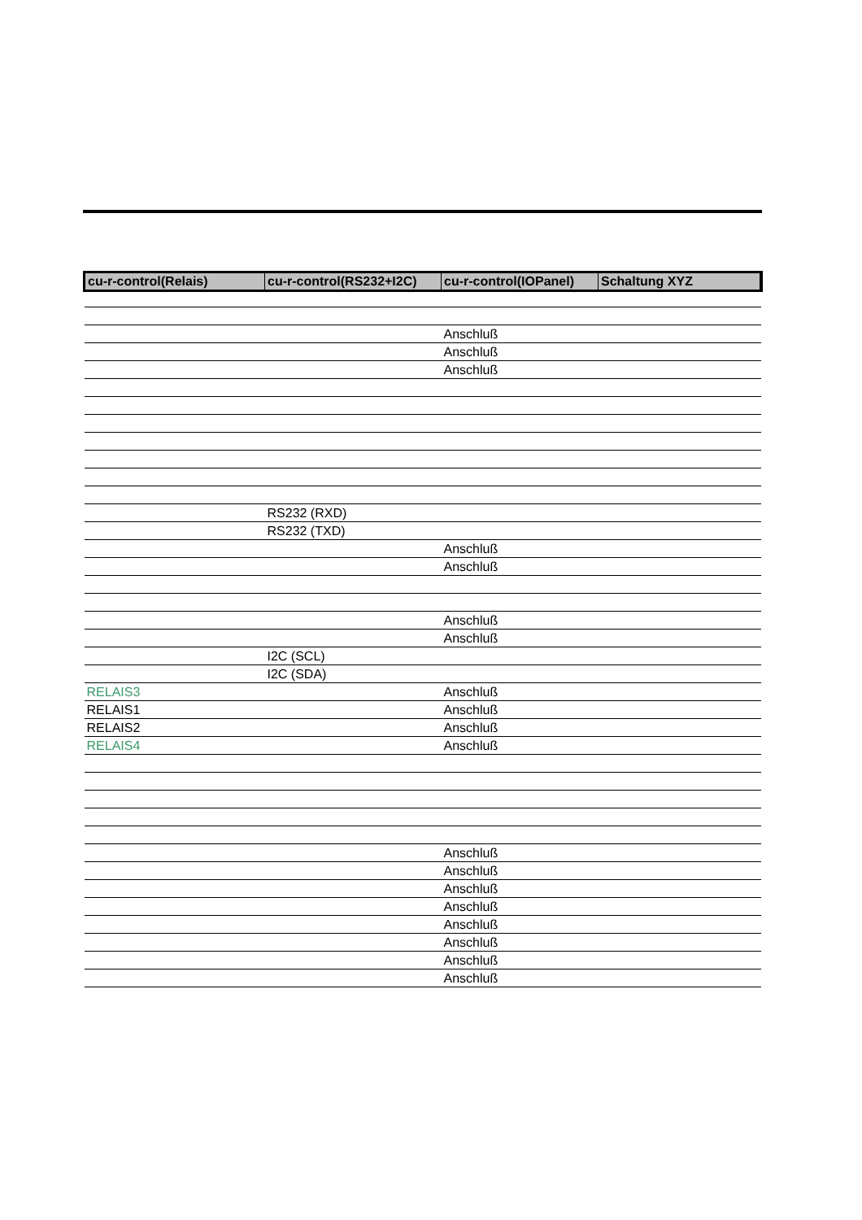| cu-r-control(Relais) | cu-r-control(RS232+I2C) | cu-r-control(IOPanel) | Schaltung XYZ |
| --- | --- | --- | --- |
| | | Anschluß | |
| | | Anschluß | |
| | | Anschluß | |
| | RS232 (RXD) | | |
| | RS232 (TXD) | | |
| | | Anschluß | |
| | | Anschluß | |
| | | Anschluß | |
| | | Anschluß | |
| | I2C (SCL) | | |
| | I2C (SDA) | | |
| RELAIS3 | | Anschluß | |
| RELAIS1 | | Anschluß | |
| RELAIS2 | | Anschluß | |
| RELAIS4 | | Anschluß | |
| | | Anschluß | |
| | | Anschluß | |
| | | Anschluß | |
| | | Anschluß | |
| | | Anschluß | |
| | | Anschluß | |
| | | Anschluß | |
| | | Anschluß | |